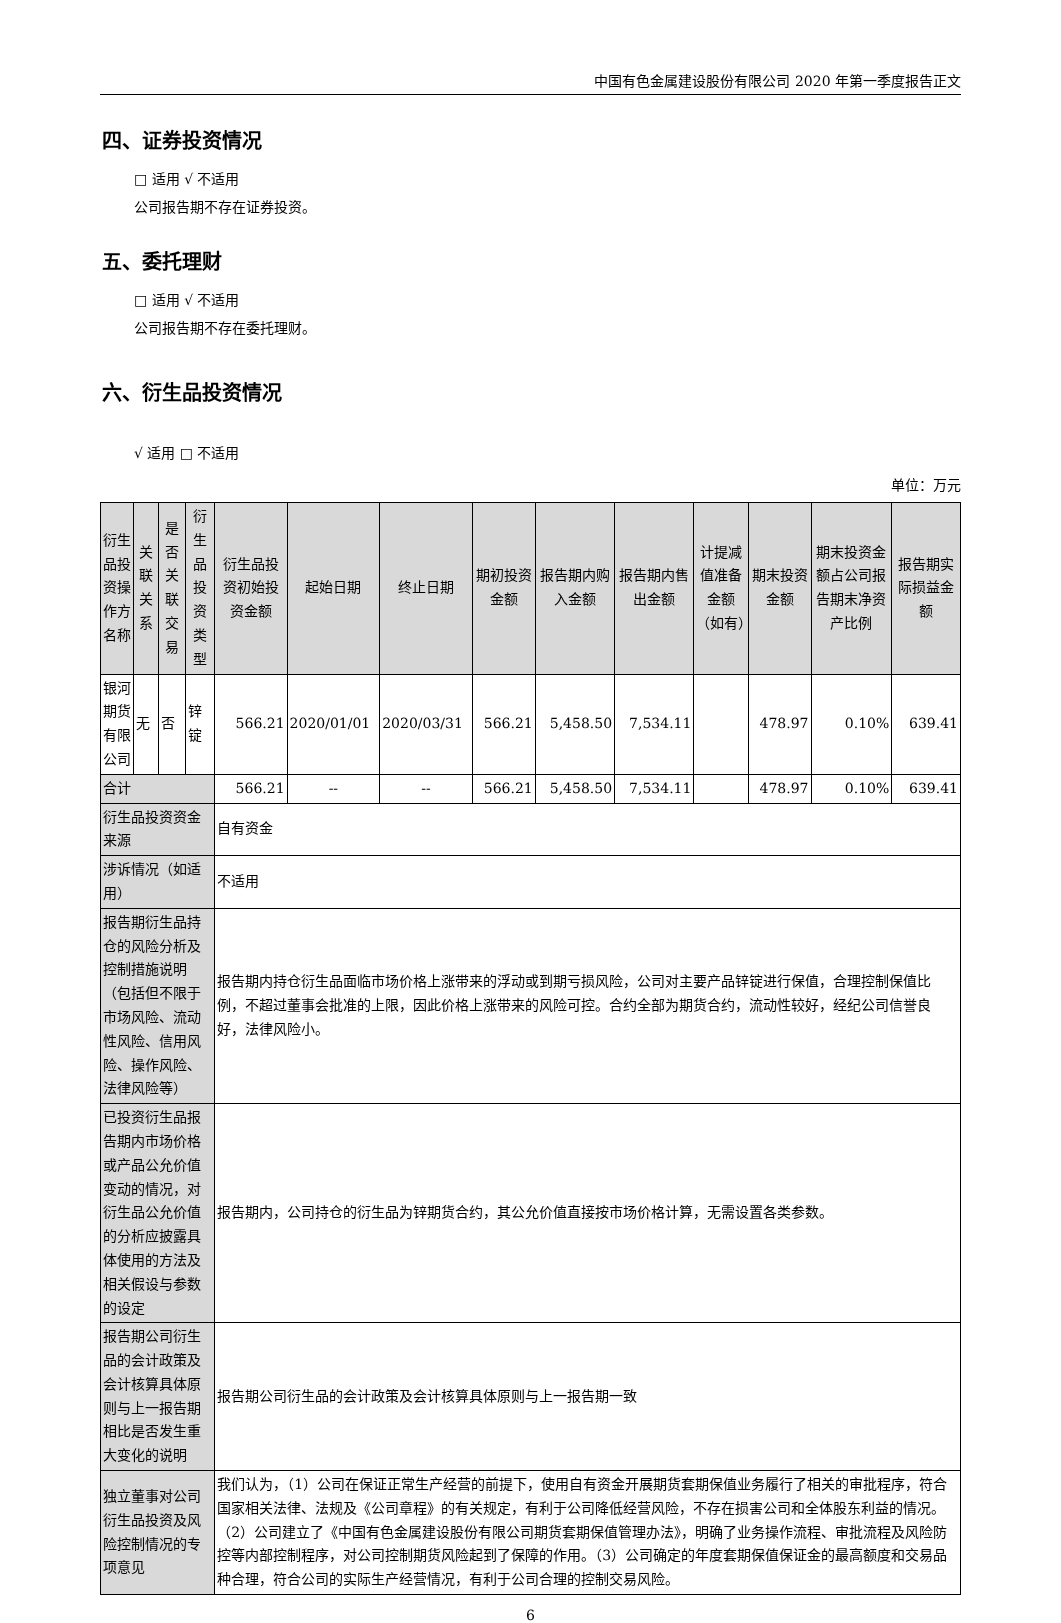中国有色金属建设股份有限公司 2020 年第一季度报告正文
四、证券投资情况
□ 适用 √ 不适用
公司报告期不存在证券投资。
五、委托理财
□ 适用 √ 不适用
公司报告期不存在委托理财。
六、衍生品投资情况
√ 适用 □ 不适用
单位：万元
| 衍生品投资操作方名称 | 关联关系 | 是否关联交易 | 衍生品投资类型 | 衍生品投资初始投资金额 | 起始日期 | 终止日期 | 期初投资金额 | 报告期内购入金额 | 报告期内售出金额 | 计提减值准备金额（如有） | 期末投资金额 | 期末投资金额占公司报告期末净资产比例 | 报告期实际损益金额 |
| --- | --- | --- | --- | --- | --- | --- | --- | --- | --- | --- | --- | --- | --- |
| 银河期货有限公司 | 无 | 否 | 锌锭 | 566.21 | 2020/01/01 | 2020/03/31 | 566.21 | 5,458.50 | 7,534.11 | | 478.97 | 0.10% | 639.41 |
| 合计 | | | | 566.21 | -- | -- | 566.21 | 5,458.50 | 7,534.11 | | 478.97 | 0.10% | 639.41 |
| 衍生品投资资金来源 | | | | 自有资金 | | | | | | | | | |
| 涉诉情况（如适用） | | | | 不适用 | | | | | | | | | |
| 报告期衍生品持仓的风险分析及控制措施说明（包括但不限于市场风险、流动性风险、信用风险、操作风险、法律风险等） | | | | 报告期内持仓衍生品面临市场价格上涨带来的浮动或到期亏损风险，公司对主要产品锌锭进行保值，合理控制保值比例，不超过董事会批准的上限，因此价格上涨带来的风险可控。合约全部为期货合约，流动性较好，经纪公司信誉良好，法律风险小。 | | | | | | | | | |
| 已投资衍生品报告期内市场价格或产品公允价值变动的情况，对衍生品公允价值的分析应披露具体使用的方法及相关假设与参数的设定 | | | | 报告期内，公司持仓的衍生品为锌期货合约，其公允价值直接按市场价格计算，无需设置各类参数。 | | | | | | | | | |
| 报告期公司衍生品的会计政策及会计核算具体原则与上一报告期相比是否发生重大变化的说明 | | | | 报告期公司衍生品的会计政策及会计核算具体原则与上一报告期一致 | | | | | | | | | |
| 独立董事对公司衍生品投资及风险控制情况的专项意见 | | | | 我们认为，（1）公司在保证正常生产经营的前提下，使用自有资金开展期货套期保值业务履行了相关的审批程序，符合国家相关法律、法规及《公司章程》的有关规定，有利于公司降低经营风险，不存在损害公司和全体股东利益的情况。（2）公司建立了《中国有色金属建设股份有限公司期货套期保值管理办法》，明确了业务操作流程、审批流程及风险防控等内部控制程序，对公司控制期货风险起到了保障的作用。（3）公司确定的年度套期保值保证金的最高额度和交易品种合理，符合公司的实际生产经营情况，有利于公司合理的控制交易风险。 | | | | | | | | | |
6